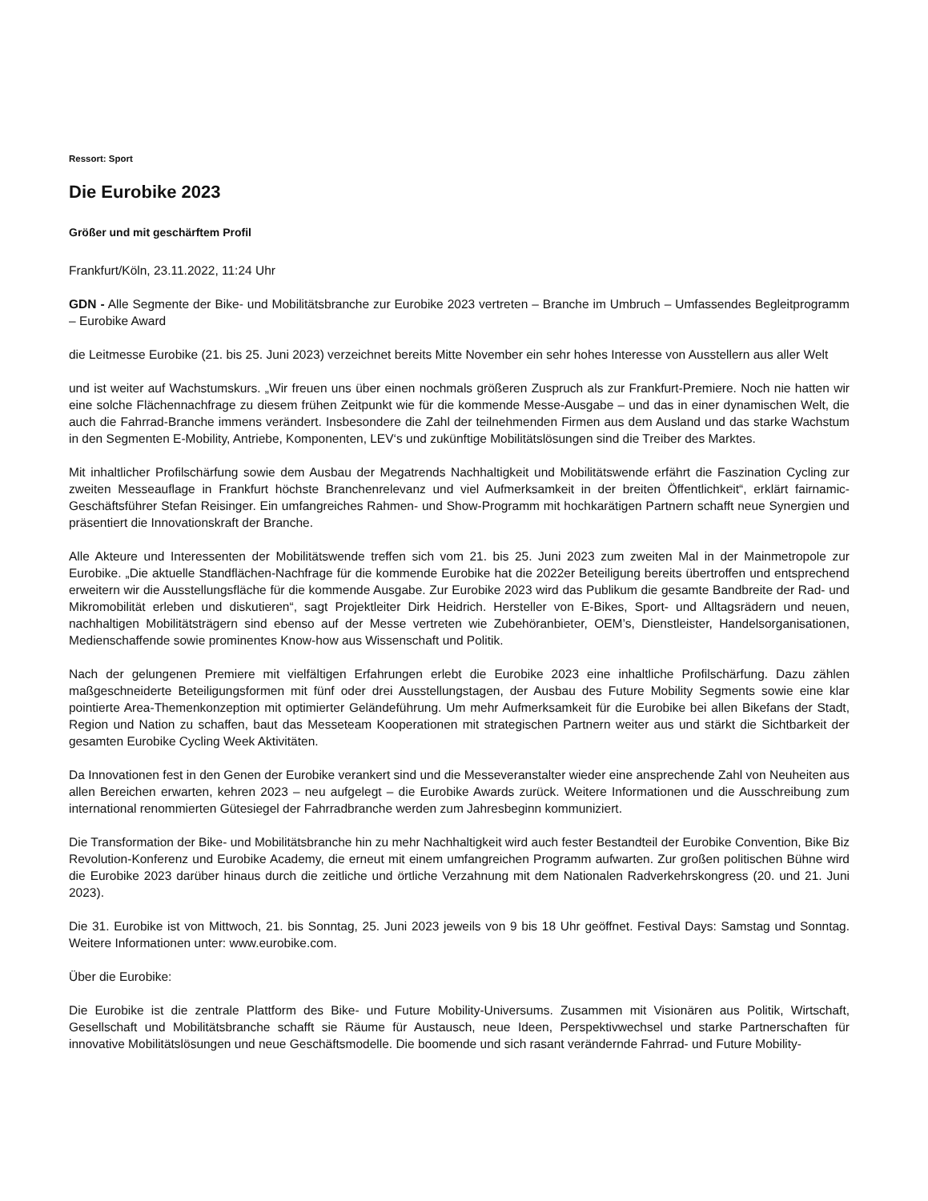Ressort: Sport
Die Eurobike 2023
Größer und mit geschärftem Profil
Frankfurt/Köln, 23.11.2022, 11:24 Uhr
GDN - Alle Segmente der Bike- und Mobilitätsbranche zur Eurobike 2023 vertreten – Branche im Umbruch – Umfassendes Begleitprogramm – Eurobike Award
die Leitmesse Eurobike (21. bis 25. Juni 2023) verzeichnet bereits Mitte November ein sehr hohes Interesse von Ausstellern aus aller Welt
und ist weiter auf Wachstumskurs. „Wir freuen uns über einen nochmals größeren Zuspruch als zur Frankfurt-Premiere. Noch nie hatten wir eine solche Flächennachfrage zu diesem frühen Zeitpunkt wie für die kommende Messe-Ausgabe – und das in einer dynamischen Welt, die auch die Fahrrad-Branche immens verändert. Insbesondere die Zahl der teilnehmenden Firmen aus dem Ausland und das starke Wachstum in den Segmenten E-Mobility, Antriebe, Komponenten, LEV‘s und zukünftige Mobilitätslösungen sind die Treiber des Marktes.
Mit inhaltlicher Profilschärfung sowie dem Ausbau der Megatrends Nachhaltigkeit und Mobilitätswende erfährt die Faszination Cycling zur zweiten Messeauflage in Frankfurt höchste Branchenrelevanz und viel Aufmerksamkeit in der breiten Öffentlichkeit“, erklärt fairnamic-Geschäftsführer Stefan Reisinger. Ein umfangreiches Rahmen- und Show-Programm mit hochkarätigen Partnern schafft neue Synergien und präsentiert die Innovationskraft der Branche.
Alle Akteure und Interessenten der Mobilitätswende treffen sich vom 21. bis 25. Juni 2023 zum zweiten Mal in der Mainmetropole zur Eurobike. „Die aktuelle Standflächen-Nachfrage für die kommende Eurobike hat die 2022er Beteiligung bereits übertroffen und entsprechend erweitern wir die Ausstellungsfläche für die kommende Ausgabe. Zur Eurobike 2023 wird das Publikum die gesamte Bandbreite der Rad- und Mikromobilität erleben und diskutieren“, sagt Projektleiter Dirk Heidrich. Hersteller von E-Bikes, Sport- und Alltagsrädern und neuen, nachhaltigen Mobilitätsträgern sind ebenso auf der Messe vertreten wie Zubehöranbieter, OEM’s, Dienstleister, Handelsorganisationen, Medienschaffende sowie prominentes Know-how aus Wissenschaft und Politik.
Nach der gelungenen Premiere mit vielfältigen Erfahrungen erlebt die Eurobike 2023 eine inhaltliche Profilschärfung. Dazu zählen maßgeschneiderte Beteiligungsformen mit fünf oder drei Ausstellungstagen, der Ausbau des Future Mobility Segments sowie eine klar pointierte Area-Themenkonzeption mit optimierter Geländeführung. Um mehr Aufmerksamkeit für die Eurobike bei allen Bikefans der Stadt, Region und Nation zu schaffen, baut das Messeteam Kooperationen mit strategischen Partnern weiter aus und stärkt die Sichtbarkeit der gesamten Eurobike Cycling Week Aktivitäten.
Da Innovationen fest in den Genen der Eurobike verankert sind und die Messeveranstalter wieder eine ansprechende Zahl von Neuheiten aus allen Bereichen erwarten, kehren 2023 – neu aufgelegt – die Eurobike Awards zurück. Weitere Informationen und die Ausschreibung zum international renommierten Gütesiegel der Fahrradbranche werden zum Jahresbeginn kommuniziert.
Die Transformation der Bike- und Mobilitätsbranche hin zu mehr Nachhaltigkeit wird auch fester Bestandteil der Eurobike Convention, Bike Biz Revolution-Konferenz und Eurobike Academy, die erneut mit einem umfangreichen Programm aufwarten. Zur großen politischen Bühne wird die Eurobike 2023 darüber hinaus durch die zeitliche und örtliche Verzahnung mit dem Nationalen Radverkehrskongress (20. und 21. Juni 2023).
Die 31. Eurobike ist von Mittwoch, 21. bis Sonntag, 25. Juni 2023 jeweils von 9 bis 18 Uhr geöffnet. Festival Days: Samstag und Sonntag. Weitere Informationen unter: www.eurobike.com.
Über die Eurobike:
Die Eurobike ist die zentrale Plattform des Bike- und Future Mobility-Universums. Zusammen mit Visionären aus Politik, Wirtschaft, Gesellschaft und Mobilitätsbranche schafft sie Räume für Austausch, neue Ideen, Perspektivwechsel und starke Partnerschaften für innovative Mobilitätslösungen und neue Geschäftsmodelle. Die boomende und sich rasant verändernde Fahrrad- und Future Mobility-